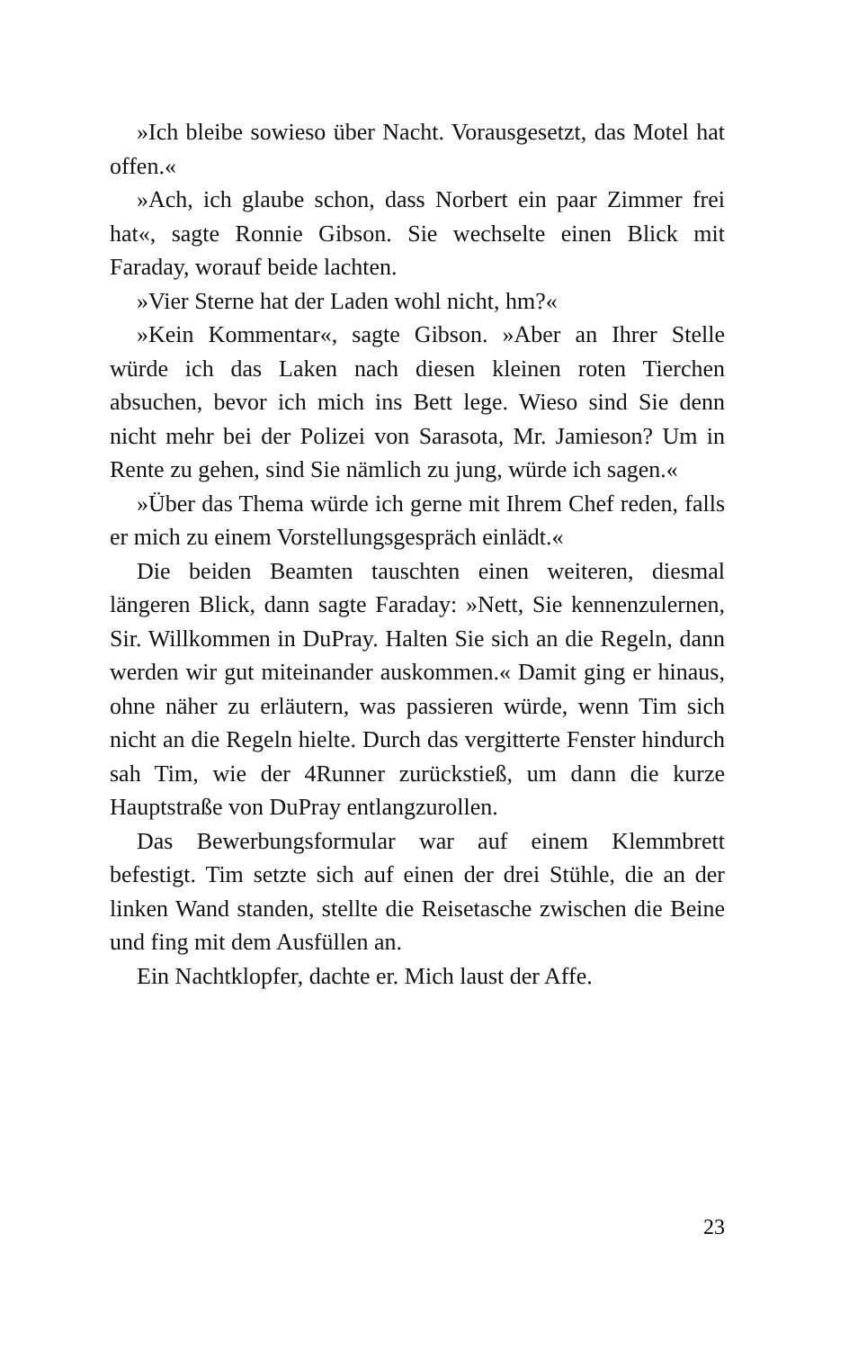»Ich bleibe sowieso über Nacht. Vorausgesetzt, das Motel hat offen.«
»Ach, ich glaube schon, dass Norbert ein paar Zimmer frei hat«, sagte Ronnie Gibson. Sie wechselte einen Blick mit Faraday, worauf beide lachten.
»Vier Sterne hat der Laden wohl nicht, hm?«
»Kein Kommentar«, sagte Gibson. »Aber an Ihrer Stelle würde ich das Laken nach diesen kleinen roten Tierchen absuchen, bevor ich mich ins Bett lege. Wieso sind Sie denn nicht mehr bei der Polizei von Sarasota, Mr. Jamieson? Um in Rente zu gehen, sind Sie nämlich zu jung, würde ich sagen.«
»Über das Thema würde ich gerne mit Ihrem Chef reden, falls er mich zu einem Vorstellungsgespräch einlädt.«
Die beiden Beamten tauschten einen weiteren, diesmal längeren Blick, dann sagte Faraday: »Nett, Sie kennenzulernen, Sir. Willkommen in DuPray. Halten Sie sich an die Regeln, dann werden wir gut miteinander auskommen.« Damit ging er hinaus, ohne näher zu erläutern, was passieren würde, wenn Tim sich nicht an die Regeln hielte. Durch das vergitterte Fenster hindurch sah Tim, wie der 4Runner zurückstieß, um dann die kurze Hauptstraße von DuPray entlangzurollen.
Das Bewerbungsformular war auf einem Klemmbrett befestigt. Tim setzte sich auf einen der drei Stühle, die an der linken Wand standen, stellte die Reisetasche zwischen die Beine und fing mit dem Ausfüllen an.
Ein Nachtklopfer, dachte er. Mich laust der Affe.
23